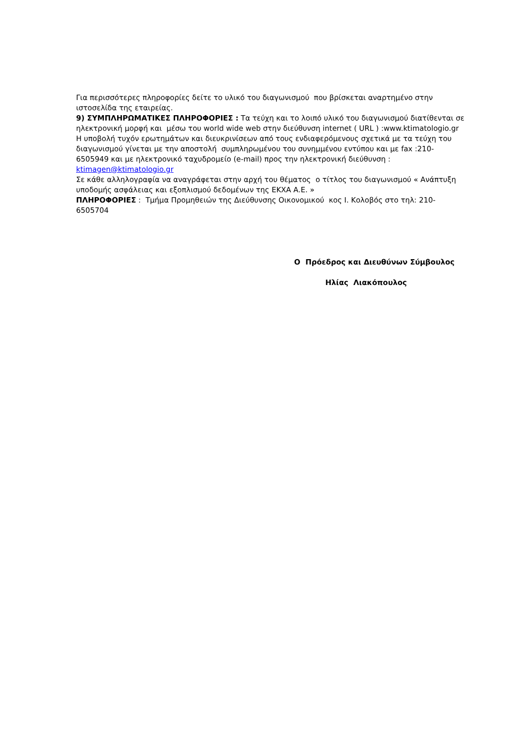Για περισσότερες πληροφορίες δείτε το υλικό του διαγωνισμού που βρίσκεται αναρτημένο στην ιστοσελίδα της εταιρείας.
9) ΣΥΜΠΛΗΡΩΜΑΤΙΚΕΣ ΠΛΗΡΟΦΟΡΙΕΣ : Τα τεύχη και το λοιπό υλικό του διαγωνισμού διατίθενται σε ηλεκτρονική μορφή και μέσω του world wide web στην διεύθυνση internet ( URL ) :www.ktimatologio.gr
Η υποβολή τυχόν ερωτημάτων και διευκρινίσεων από τους ενδιαφερόμενους σχετικά με τα τεύχη του διαγωνισμού γίνεται με την αποστολή συμπληρωμένου του συνημμένου εντύπου και με fax :210-6505949 και με ηλεκτρονικό ταχυδρομείο (e-mail) προς την ηλεκτρονική διεύθυνση : ktimagen@ktimatologio.gr
Σε κάθε αλληλογραφία να αναγράφεται στην αρχή του θέματος ο τίτλος του διαγωνισμού « Ανάπτυξη υποδομής ασφάλειας και εξοπλισμού δεδομένων της ΕΚΧΑ Α.Ε. »
ΠΛΗΡΟΦΟΡΙΕΣ : Τμήμα Προμηθειών της Διεύθυνσης Οικονομικού κος Ι. Κολοβός στο τηλ: 210-6505704
Ο Πρόεδρος και Διευθύνων Σύμβουλος
Ηλίας Λιακόπουλος